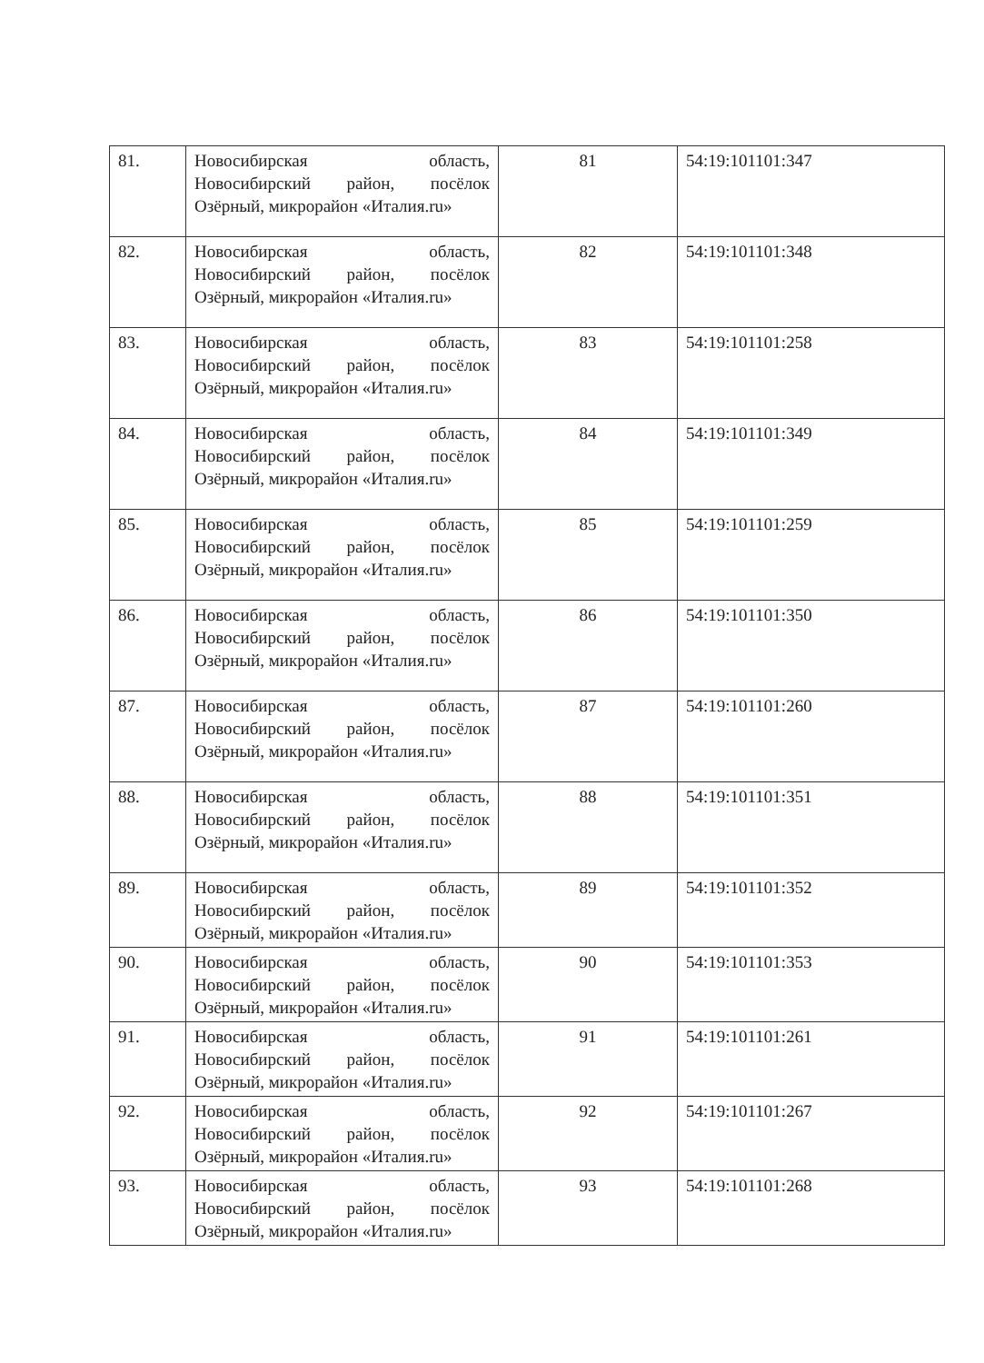| 81. | Новосибирская область, Новосибирский район, посёлок Озёрный, микрорайон «Италия.ru» | 81 | 54:19:101101:347 |
| 82. | Новосибирская область, Новосибирский район, посёлок Озёрный, микрорайон «Италия.ru» | 82 | 54:19:101101:348 |
| 83. | Новосибирская область, Новосибирский район, посёлок Озёрный, микрорайон «Италия.ru» | 83 | 54:19:101101:258 |
| 84. | Новосибирская область, Новосибирский район, посёлок Озёрный, микрорайон «Италия.ru» | 84 | 54:19:101101:349 |
| 85. | Новосибирская область, Новосибирский район, посёлок Озёрный, микрорайон «Италия.ru» | 85 | 54:19:101101:259 |
| 86. | Новосибирская область, Новосибирский район, посёлок Озёрный, микрорайон «Италия.ru» | 86 | 54:19:101101:350 |
| 87. | Новосибирская область, Новосибирский район, посёлок Озёрный, микрорайон «Италия.ru» | 87 | 54:19:101101:260 |
| 88. | Новосибирская область, Новосибирский район, посёлок Озёрный, микрорайон «Италия.ru» | 88 | 54:19:101101:351 |
| 89. | Новосибирская область, Новосибирский район, посёлок Озёрный, микрорайон «Италия.ru» | 89 | 54:19:101101:352 |
| 90. | Новосибирская область, Новосибирский район, посёлок Озёрный, микрорайон «Италия.ru» | 90 | 54:19:101101:353 |
| 91. | Новосибирская область, Новосибирский район, посёлок Озёрный, микрорайон «Италия.ru» | 91 | 54:19:101101:261 |
| 92. | Новосибирская область, Новосибирский район, посёлок Озёрный, микрорайон «Италия.ru» | 92 | 54:19:101101:267 |
| 93. | Новосибирская область, Новосибирский район, посёлок Озёрный, микрорайон «Италия.ru» | 93 | 54:19:101101:268 |